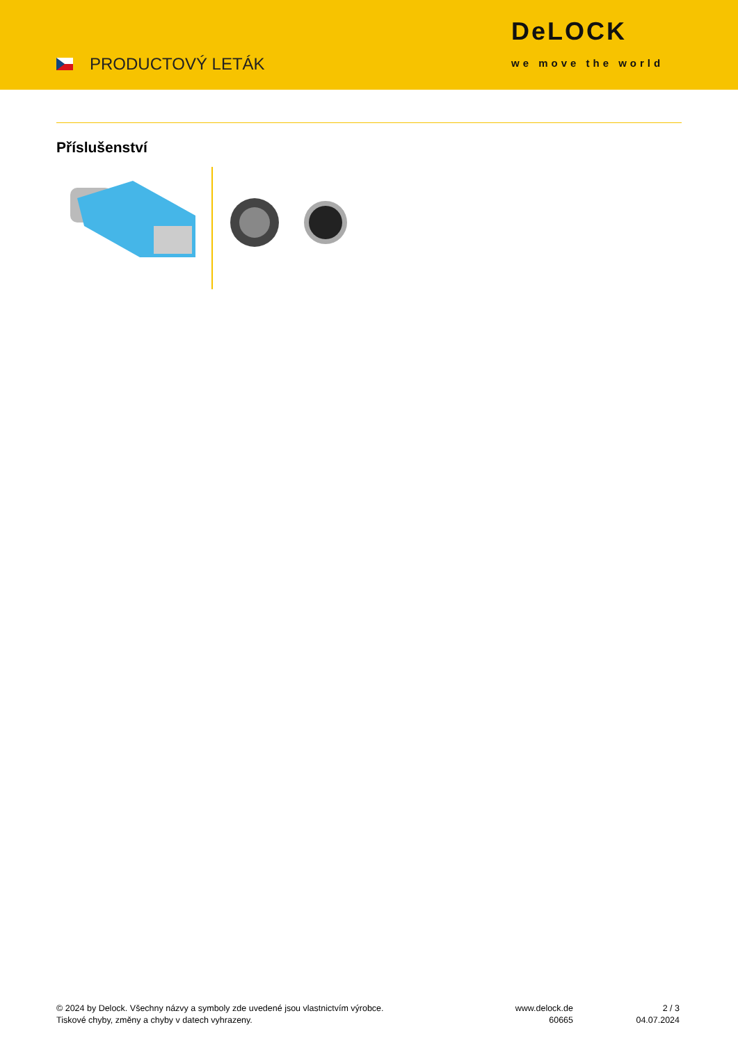PRODUCTOVÝ LETÁK
DeLOCK
we move the world
Příslušenství
© 2024 by Delock. Všechny názvy a symboly zde uvedené jsou vlastnictvím výrobce.
Tiskové chyby, změny a chyby v datech vyhrazeny.
www.delock.de
60665
2 / 3
04.07.2024